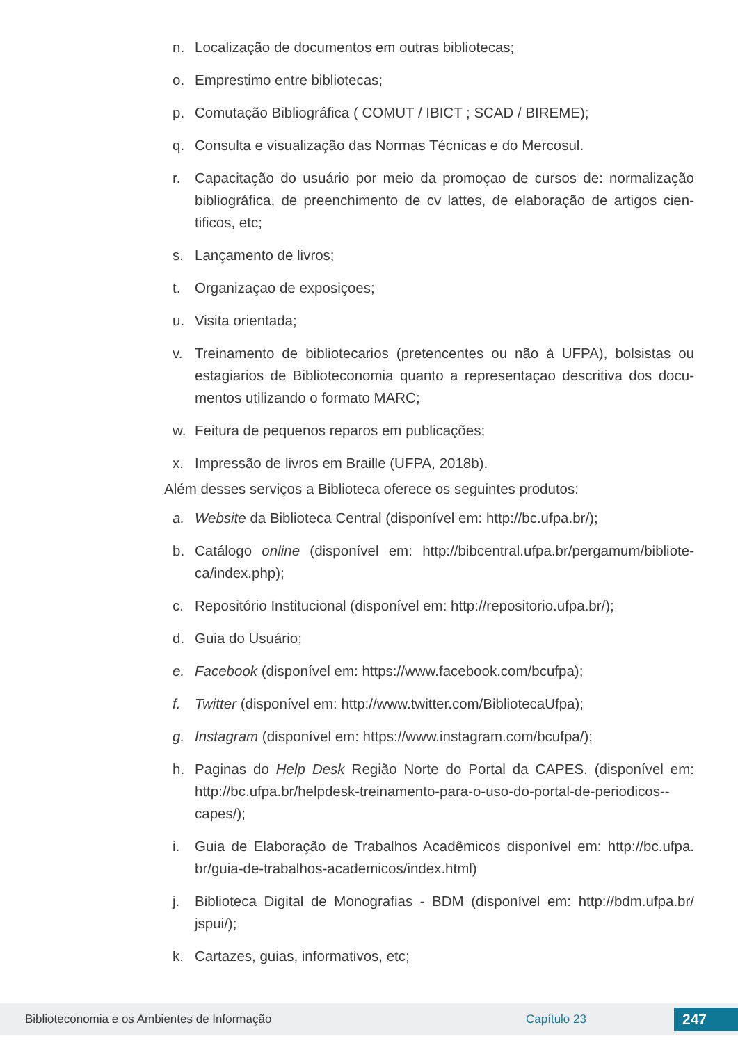n. Localização de documentos em outras bibliotecas;
o. Emprestimo entre bibliotecas;
p. Comutação Bibliográfica ( COMUT / IBICT ; SCAD / BIREME);
q. Consulta e visualização das Normas Técnicas e do Mercosul.
r. Capacitação do usuário por meio da promoçao de cursos de: normalização bibliográfica, de preenchimento de cv lattes, de elaboração de artigos cien-tificos, etc;
s. Lançamento de livros;
t. Organizaçao de exposiçoes;
u. Visita orientada;
v. Treinamento de bibliotecarios (pretencentes ou não à UFPA), bolsistas ou estagiarios de Biblioteconomia quanto a representaçao descritiva dos docu-mentos utilizando o formato MARC;
w. Feitura de pequenos reparos em publicações;
x. Impressão de livros em Braille (UFPA, 2018b).
Além desses serviços a Biblioteca oferece os seguintes produtos:
a. Website da Biblioteca Central (disponível em: http://bc.ufpa.br/);
b. Catálogo online (disponível em: http://bibcentral.ufpa.br/pergamum/bibliote-ca/index.php);
c. Repositório Institucional (disponível em: http://repositorio.ufpa.br/);
d. Guia do Usuário;
e. Facebook (disponível em: https://www.facebook.com/bcufpa);
f. Twitter (disponível em: http://www.twitter.com/BibliotecaUfpa);
g. Instagram (disponível em: https://www.instagram.com/bcufpa/);
h. Paginas do Help Desk Região Norte do Portal da CAPES. (disponível em: http://bc.ufpa.br/helpdesk-treinamento-para-o-uso-do-portal-de-periodicos--capes/);
i. Guia de Elaboração de Trabalhos Acadêmicos disponível em: http://bc.ufpa. br/guia-de-trabalhos-academicos/index.html)
j. Biblioteca Digital de Monografias - BDM (disponível em: http://bdm.ufpa.br/ jspui/);
k. Cartazes, guias, informativos, etc;
Biblioteconomia e os Ambientes de Informação Capítulo 23 247